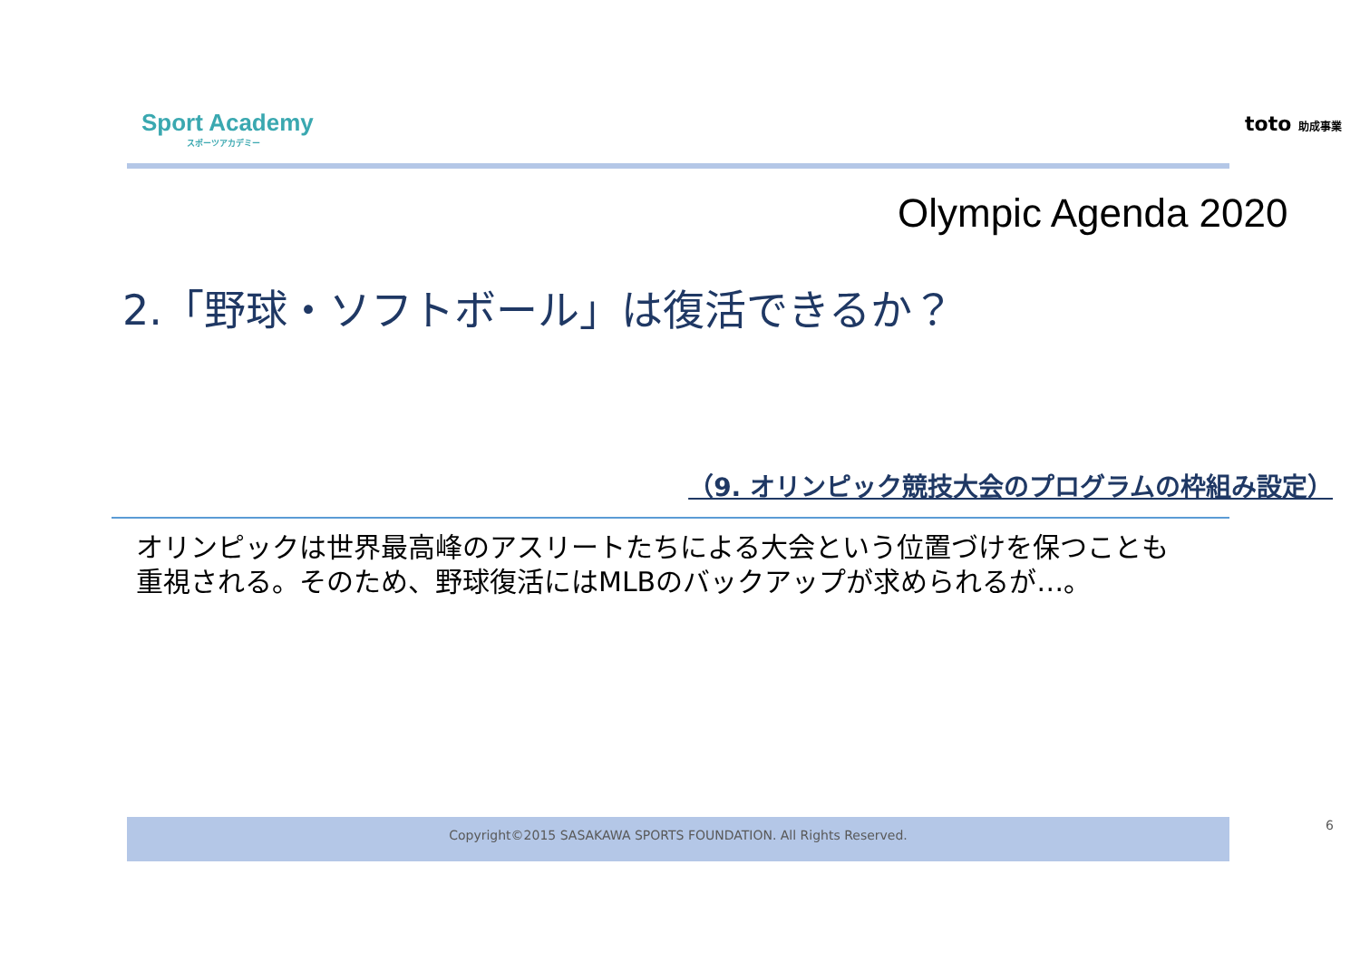Sport Academy
スポーツアカデミー
toto 助成事業
Olympic Agenda 2020
2.「野球・ソフトボール」は復活できるか？
（9. オリンピック競技大会のプログラムの枠組み設定）
オリンピックは世界最高峰のアスリートたちによる大会という位置づけを保つことも
重視される。そのため、野球復活にはMLBのバックアップが求められるが…。
Copyright©2015 SASAKAWA SPORTS FOUNDATION. All Rights Reserved. 6